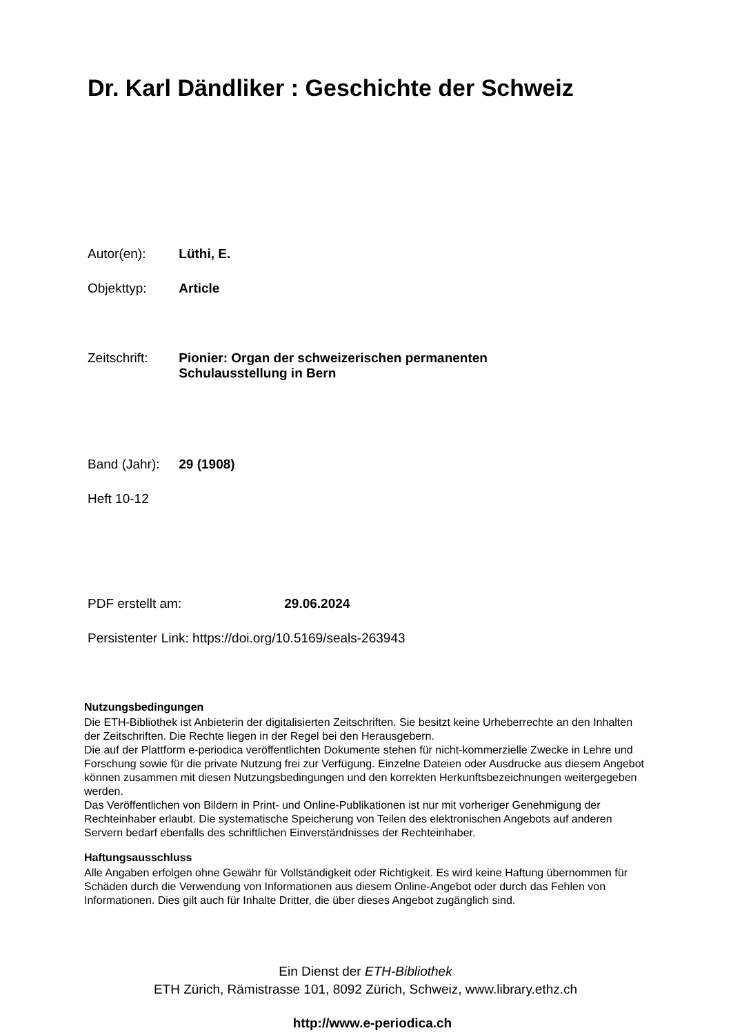Dr. Karl Dändliker : Geschichte der Schweiz
Autor(en): Lüthi, E.
Objekttyp: Article
Zeitschrift: Pionier: Organ der schweizerischen permanenten
Schulausstellung in Bern
Band (Jahr): 29 (1908)
Heft 10-12
PDF erstellt am: 29.06.2024
Persistenter Link: https://doi.org/10.5169/seals-263943
Nutzungsbedingungen
Die ETH-Bibliothek ist Anbieterin der digitalisierten Zeitschriften. Sie besitzt keine Urheberrechte an den Inhalten der Zeitschriften. Die Rechte liegen in der Regel bei den Herausgebern.
Die auf der Plattform e-periodica veröffentlichten Dokumente stehen für nicht-kommerzielle Zwecke in Lehre und Forschung sowie für die private Nutzung frei zur Verfügung. Einzelne Dateien oder Ausdrucke aus diesem Angebot können zusammen mit diesen Nutzungsbedingungen und den korrekten Herkunftsbezeichnungen weitergegeben werden.
Das Veröffentlichen von Bildern in Print- und Online-Publikationen ist nur mit vorheriger Genehmigung der Rechteinhaber erlaubt. Die systematische Speicherung von Teilen des elektronischen Angebots auf anderen Servern bedarf ebenfalls des schriftlichen Einverständnisses der Rechteinhaber.
Haftungsausschluss
Alle Angaben erfolgen ohne Gewähr für Vollständigkeit oder Richtigkeit. Es wird keine Haftung übernommen für Schäden durch die Verwendung von Informationen aus diesem Online-Angebot oder durch das Fehlen von Informationen. Dies gilt auch für Inhalte Dritter, die über dieses Angebot zugänglich sind.
Ein Dienst der ETH-Bibliothek
ETH Zürich, Rämistrasse 101, 8092 Zürich, Schweiz, www.library.ethz.ch
http://www.e-periodica.ch